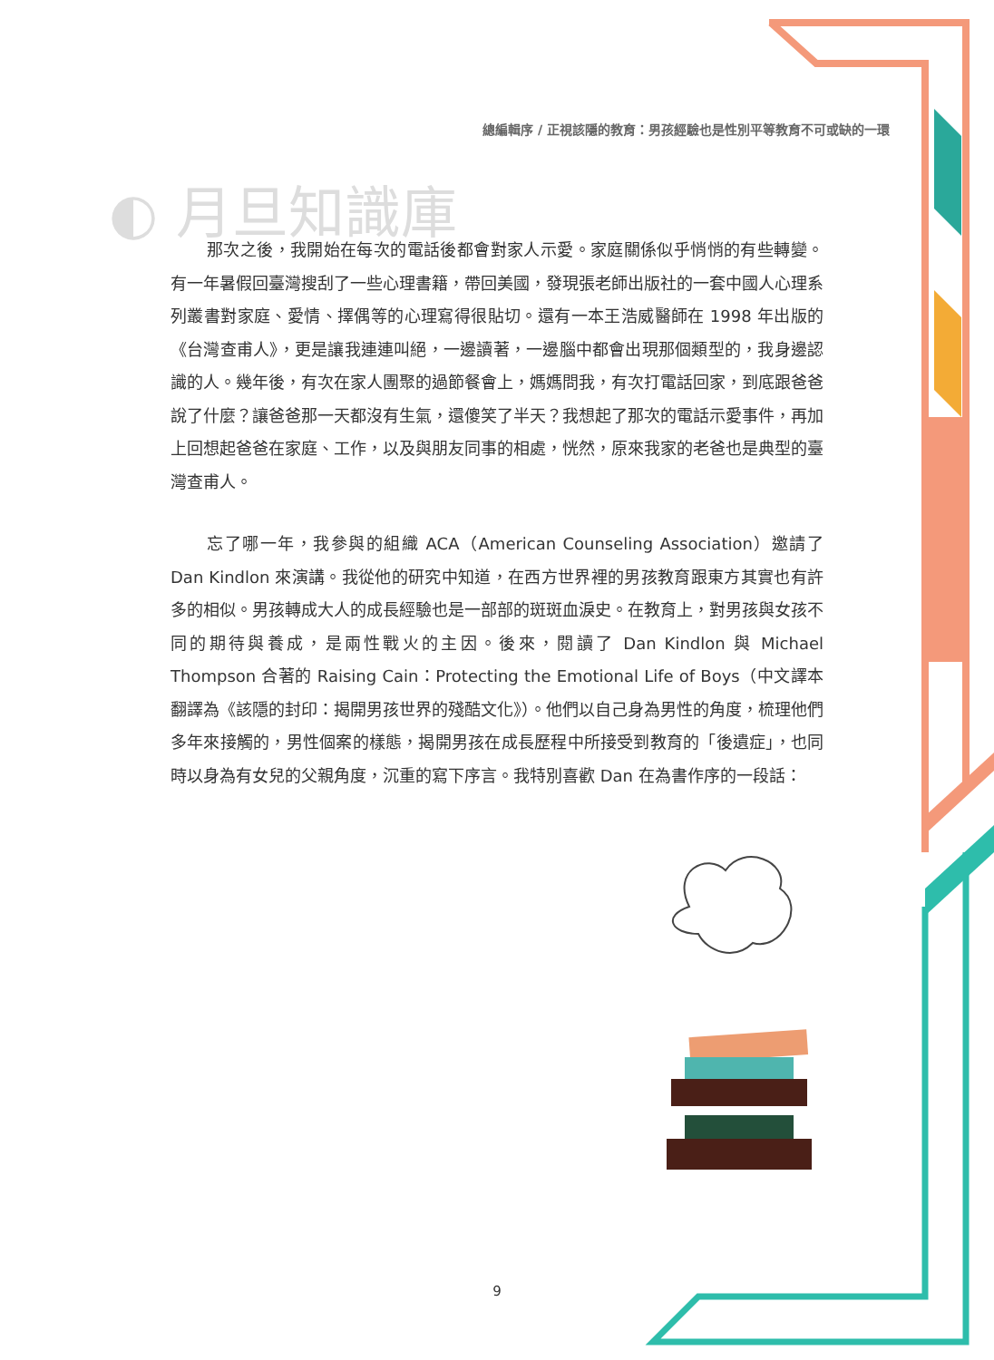總編輯序 / 正視該隱的教育：男孩經驗也是性別平等教育不可或缺的一環
◐ 月旦知識庫
那次之後，我開始在每次的電話後都會對家人示愛。家庭關係似乎悄悄的有些轉變。有一年暑假回臺灣搜刮了一些心理書籍，帶回美國，發現張老師出版社的一套中國人心理系列叢書對家庭、愛情、擇偶等的心理寫得很貼切。還有一本王浩威醫師在 1998 年出版的《台灣查甫人》，更是讓我連連叫絕，一邊讀著，一邊腦中都會出現那個類型的，我身邊認識的人。幾年後，有次在家人團聚的過節餐會上，媽媽問我，有次打電話回家，到底跟爸爸說了什麼？讓爸爸那一天都沒有生氣，還傻笑了半天？我想起了那次的電話示愛事件，再加上回想起爸爸在家庭、工作，以及與朋友同事的相處，恍然，原來我家的老爸也是典型的臺灣查甫人。
忘了哪一年，我參與的組織 ACA（American Counseling Association）邀請了 Dan Kindlon 來演講。我從他的研究中知道，在西方世界裡的男孩教育跟東方其實也有許多的相似。男孩轉成大人的成長經驗也是一部部的斑斑血淚史。在教育上，對男孩與女孩不同的期待與養成，是兩性戰火的主因。後來，閱讀了 Dan Kindlon 與 Michael Thompson 合著的 Raising Cain：Protecting the Emotional Life of Boys（中文譯本翻譯為《該隱的封印：揭開男孩世界的殘酷文化》）。他們以自己身為男性的角度，梳理他們多年來接觸的，男性個案的樣態，揭開男孩在成長歷程中所接受到教育的「後遺症」，也同時以身為有女兒的父親角度，沉重的寫下序言。我特別喜歡 Dan 在為書作序的一段話：
9